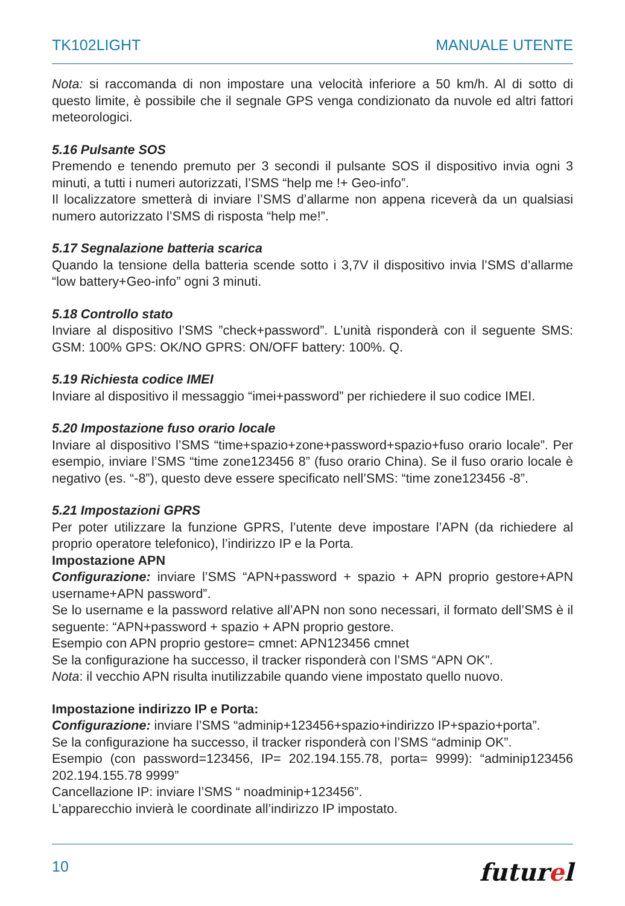TK102LIGHT MANUALE UTENTE
Nota: si raccomanda di non impostare una velocità inferiore a 50 km/h. Al di sotto di questo limite, è possibile che il segnale GPS venga condizionato da nuvole ed altri fattori meteorologici.
5.16 Pulsante SOS
Premendo e tenendo premuto per 3 secondi il pulsante SOS il dispositivo invia ogni 3 minuti, a tutti i numeri autorizzati, l’SMS “help me !+ Geo-info”.
Il localizzatore smetterà di inviare l’SMS d’allarme non appena riceverà da un qualsiasi numero autorizzato l’SMS di risposta “help me!”.
5.17 Segnalazione batteria scarica
Quando la tensione della batteria scende sotto i 3,7V il dispositivo invia l’SMS d’allarme “low battery+Geo-info” ogni 3 minuti.
5.18 Controllo stato
Inviare al dispositivo l’SMS ”check+password”. L’unità risponderà con il seguente SMS: GSM: 100% GPS: OK/NO GPRS: ON/OFF battery: 100%. Q.
5.19 Richiesta codice IMEI
Inviare al dispositivo il messaggio “imei+password” per richiedere il suo codice IMEI.
5.20 Impostazione fuso orario locale
Inviare al dispositivo l’SMS “time+spazio+zone+password+spazio+fuso orario locale”. Per esempio, inviare l’SMS “time zone123456 8” (fuso orario China). Se il fuso orario locale è negativo (es. “-8”), questo deve essere specificato nell’SMS: “time zone123456 -8”.
5.21 Impostazioni GPRS
Per poter utilizzare la funzione GPRS, l’utente deve impostare l’APN (da richiedere al proprio operatore telefonico), l’indirizzo IP e la Porta.
Impostazione APN
Configurazione: inviare l’SMS “APN+password + spazio + APN proprio gestore+APN username+APN password”.
Se lo username e la password relative all’APN non sono necessari, il formato dell’SMS è il seguente: “APN+password + spazio + APN proprio gestore.
Esempio con APN proprio gestore= cmnet: APN123456 cmnet
Se la configurazione ha successo, il tracker risponderà con l’SMS “APN OK”.
Nota: il vecchio APN risulta inutilizzabile quando viene impostato quello nuovo.
Impostazione indirizzo IP e Porta:
Configurazione: inviare l’SMS “adminip+123456+spazio+indirizzo IP+spazio+porta”.
Se la configurazione ha successo, il tracker risponderà con l’SMS “adminip OK”.
Esempio (con password=123456, IP= 202.194.155.78, porta= 9999): “adminip123456 202.194.155.78 9999”
Cancellazione IP: inviare l’SMS “ noadminip+123456”.
L’apparecchio invierà le coordinate all’indirizzo IP impostato.
10 futurel